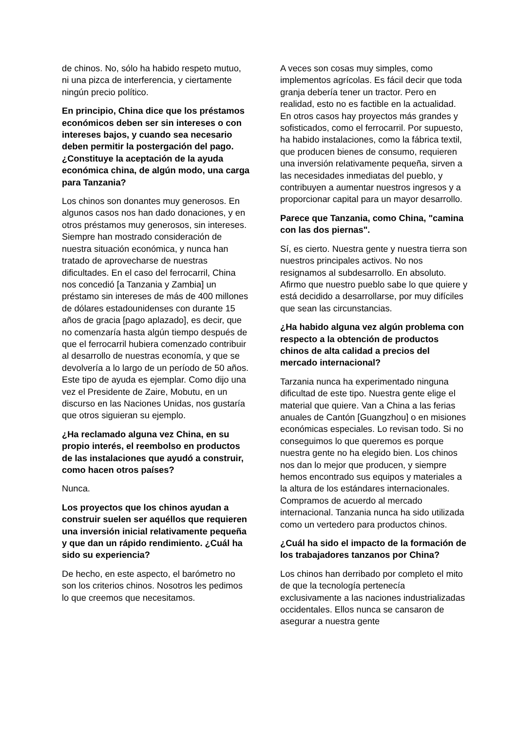de chinos. No, sólo ha habido respeto mutuo, ni una pizca de interferencia, y ciertamente ningún precio político.
En principio, China dice que los préstamos económicos deben ser sin intereses o con intereses bajos, y cuando sea necesario deben permitir la postergación del pago. ¿Constituye la aceptación de la ayuda económica china, de algún modo, una carga para Tanzania?
Los chinos son donantes muy generosos. En algunos casos nos han dado donaciones, y en otros préstamos muy generosos, sin intereses. Siempre han mostrado consideración de nuestra situación económica, y nunca han tratado de aprovecharse de nuestras dificultades. En el caso del ferrocarril, China nos concedió [a Tanzania y Zambia] un préstamo sin intereses de más de 400 millones de dólares estadounidenses con durante 15 años de gracia [pago aplazado], es decir, que no comenzaría hasta algún tiempo después de que el ferrocarril hubiera comenzado contribuir al desarrollo de nuestras economía, y que se devolvería a lo largo de un período de 50 años. Este tipo de ayuda es ejemplar. Como dijo una vez el Presidente de Zaire, Mobutu, en un discurso en las Naciones Unidas, nos gustaría que otros siguieran su ejemplo.
¿Ha reclamado alguna vez China, en su propio interés, el reembolso en productos de las instalaciones que ayudó a construir, como hacen otros países?
Nunca.
Los proyectos que los chinos ayudan a construir suelen ser aquéllos que requieren una inversión inicial relativamente pequeña y que dan un rápido rendimiento. ¿Cuál ha sido su experiencia?
De hecho, en este aspecto, el barómetro no son los criterios chinos. Nosotros les pedimos lo que creemos que necesitamos.
A veces son cosas muy simples, como implementos agrícolas. Es fácil decir que toda granja debería tener un tractor. Pero en realidad, esto no es factible en la actualidad. En otros casos hay proyectos más grandes y sofisticados, como el ferrocarril. Por supuesto, ha habido instalaciones, como la fábrica textil, que producen bienes de consumo, requieren una inversión relativamente pequeña, sirven a las necesidades inmediatas del pueblo, y contribuyen a aumentar nuestros ingresos y a proporcionar capital para un mayor desarrollo.
Parece que Tanzania, como China, "camina con las dos piernas".
Sí, es cierto. Nuestra gente y nuestra tierra son nuestros principales activos. No nos resignamos al subdesarrollo. En absoluto. Afirmo que nuestro pueblo sabe lo que quiere y está decidido a desarrollarse, por muy difíciles que sean las circunstancias.
¿Ha habido alguna vez algún problema con respecto a la obtención de productos chinos de alta calidad a precios del mercado internacional?
Tarzania nunca ha experimentado ninguna dificultad de este tipo. Nuestra gente elige el material que quiere. Van a China a las ferias anuales de Cantón [Guangzhou] o en misiones económicas especiales. Lo revisan todo. Si no conseguimos lo que queremos es porque nuestra gente no ha elegido bien. Los chinos nos dan lo mejor que producen, y siempre hemos encontrado sus equipos y materiales a la altura de los estándares internacionales. Compramos de acuerdo al mercado internacional. Tanzania nunca ha sido utilizada como un vertedero para productos chinos.
¿Cuál ha sido el impacto de la formación de los trabajadores tanzanos por China?
Los chinos han derribado por completo el mito de que la tecnología pertenecía exclusivamente a las naciones industrializadas occidentales. Ellos nunca se cansaron de asegurar a nuestra gente